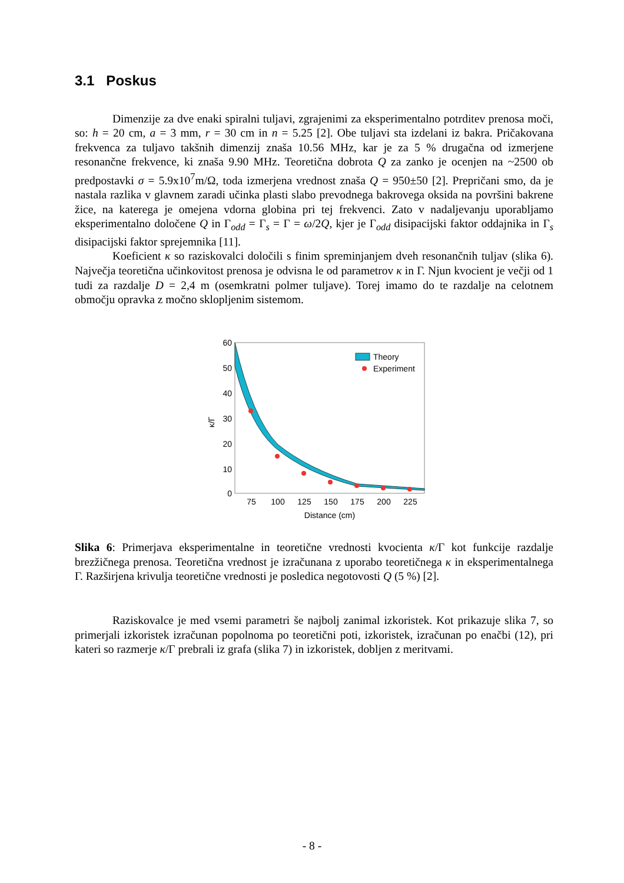3.1 Poskus
Dimenzije za dve enaki spiralni tuljavi, zgrajenimi za eksperimentalno potrditev prenosa moči, so: h = 20 cm, a = 3 mm, r = 30 cm in n = 5.25 [2]. Obe tuljavi sta izdelani iz bakra. Pričakovana frekvenca za tuljavo takšnih dimenzij znaša 10.56 MHz, kar je za 5 % drugačna od izmerjene resonančne frekvence, ki znaša 9.90 MHz. Teoretična dobrota Q za zanko je ocenjen na ~2500 ob predpostavki σ = 5.9x10<sup>7</sup>m/Ω, toda izmerjena vrednost znaša Q = 950±50 [2]. Prepričani smo, da je nastala razlika v glavnem zaradi učinka plasti slabo prevodnega bakrovega oksida na površini bakrene žice, na katerega je omejena vdorna globina pri tej frekvenci. Zato v nadaljevanju uporabljamo eksperimentalno določene Q in Γ<sub>odd</sub> = Γ<sub>s</sub> = Γ = ω/2Q, kjer je Γ<sub>odd</sub> disipacijski faktor oddajnika in Γ<sub>s</sub> disipacijski faktor sprejemnika [11].
Koeficient κ so raziskovalci določili s finim spreminjanjem dveh resonančnih tuljav (slika 6). Največja teoretična učinkovitost prenosa je odvisna le od parametrov κ in Γ. Njun kvocient je večji od 1 tudi za razdalje D = 2,4 m (osemkratni polmer tuljave). Torej imamo do te razdalje na celotnem območju opravka z močno sklopljenim sistemom.
60
50
40
30
20
10
0
75
100
125
150
175
200
225
Distance (cm)
κ/Γ
Theory
Experiment
Slika 6: Primerjava eksperimentalne in teoretične vrednosti kvocienta κ/Γ kot funkcije razdalje brezžičnega prenosa. Teoretična vrednost je izračunana z uporabo teoretičnega κ in eksperimentalnega Γ. Razširjena krivulja teoretične vrednosti je posledica negotovosti Q (5 %) [2].
Raziskovalce je med vsemi parametri še najbolj zanimal izkoristek. Kot prikazuje slika 7, so primerjali izkoristek izračunan popolnoma po teoretični poti, izkoristek, izračunan po enačbi (12), pri kateri so razmerje κ/Γ prebrali iz grafa (slika 7) in izkoristek, dobljen z meritvami.
- 8 -